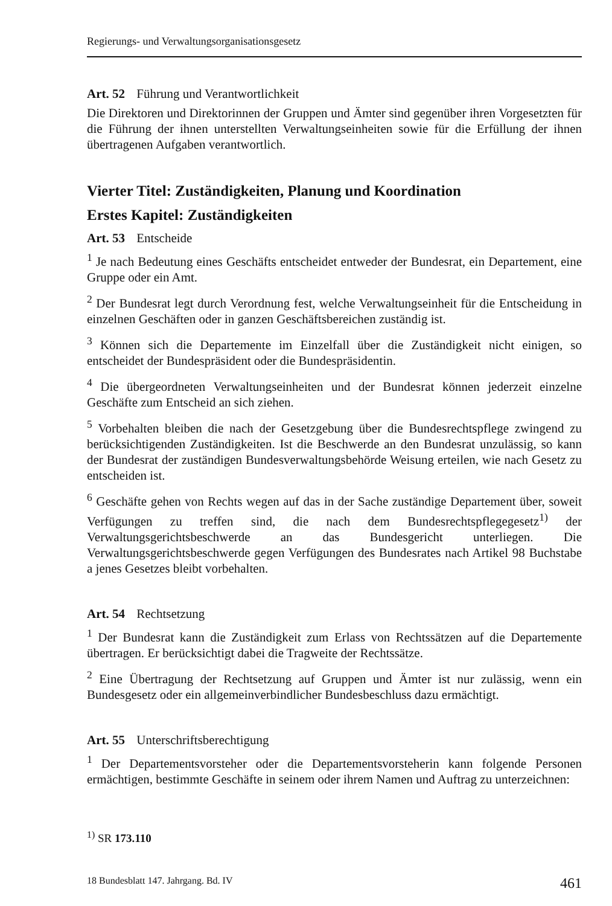Regierungs- und Verwaltungsorganisationsgesetz
Art. 52 Führung und Verantwortlichkeit
Die Direktoren und Direktorinnen der Gruppen und Ämter sind gegenüber ihren Vorgesetzten für die Führung der ihnen unterstellten Verwaltungseinheiten sowie für die Erfüllung der ihnen übertragenen Aufgaben verantwortlich.
Vierter Titel: Zuständigkeiten, Planung und Koordination
Erstes Kapitel: Zuständigkeiten
Art. 53 Entscheide
<sup>1</sup> Je nach Bedeutung eines Geschäfts entscheidet entweder der Bundesrat, ein Departement, eine Gruppe oder ein Amt.
<sup>2</sup> Der Bundesrat legt durch Verordnung fest, welche Verwaltungseinheit für die Entscheidung in einzelnen Geschäften oder in ganzen Geschäftsbereichen zuständig ist.
<sup>3</sup> Können sich die Departemente im Einzelfall über die Zuständigkeit nicht einigen, so entscheidet der Bundespräsident oder die Bundespräsidentin.
<sup>4</sup> Die übergeordneten Verwaltungseinheiten und der Bundesrat können jederzeit einzelne Geschäfte zum Entscheid an sich ziehen.
<sup>5</sup> Vorbehalten bleiben die nach der Gesetzgebung über die Bundesrechtspflege zwingend zu berücksichtigenden Zuständigkeiten. Ist die Beschwerde an den Bundesrat unzulässig, so kann der Bundesrat der zuständigen Bundesverwaltungsbehörde Weisung erteilen, wie nach Gesetz zu entscheiden ist.
<sup>6</sup> Geschäfte gehen von Rechts wegen auf das in der Sache zuständige Departement über, soweit Verfügungen zu treffen sind, die nach dem Bundesrechtspflegegesetz<sup>1)</sup> der Verwaltungsgerichtsbeschwerde an das Bundesgericht unterliegen. Die Verwaltungsgerichtsbeschwerde gegen Verfügungen des Bundesrates nach Artikel 98 Buchstabe a jenes Gesetzes bleibt vorbehalten.
Art. 54 Rechtsetzung
<sup>1</sup> Der Bundesrat kann die Zuständigkeit zum Erlass von Rechtssätzen auf die Departemente übertragen. Er berücksichtigt dabei die Tragweite der Rechtssätze.
<sup>2</sup> Eine Übertragung der Rechtsetzung auf Gruppen und Ämter ist nur zulässig, wenn ein Bundesgesetz oder ein allgemeinverbindlicher Bundesbeschluss dazu ermächtigt.
Art. 55 Unterschriftsberechtigung
<sup>1</sup> Der Departementsvorsteher oder die Departementsvorsteherin kann folgende Personen ermächtigen, bestimmte Geschäfte in seinem oder ihrem Namen und Auftrag zu unterzeichnen:
<sup>1)</sup> SR 173.110
18 Bundesblatt 147. Jahrgang. Bd. IV 461